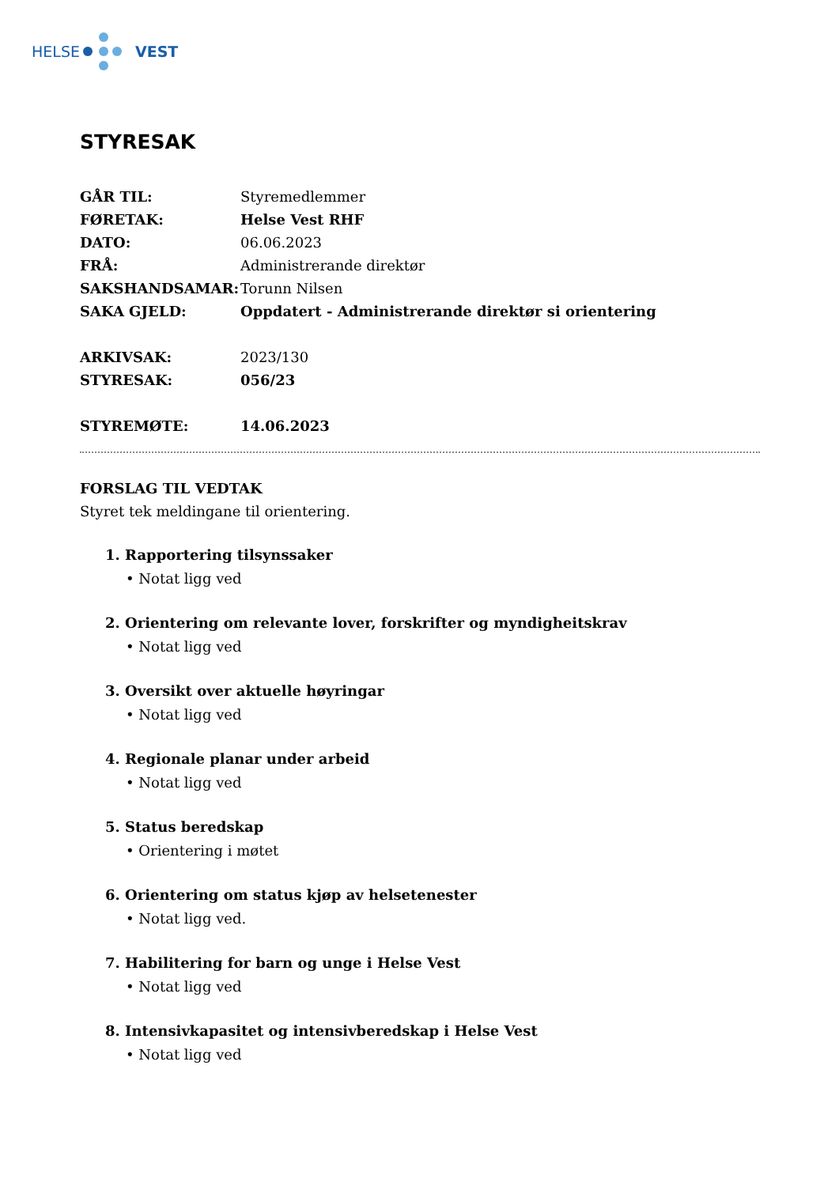HELSE VEST
STYRESAK
GÅR TIL: Styremedlemmer
FØRETAK: Helse Vest RHF
DATO: 06.06.2023
FRÅ: Administrerande direktør
SAKSHANDSAMAR: Torunn Nilsen
SAKA GJELD: Oppdatert - Administrerande direktør si orientering
ARKIVSAK: 2023/130
STYRESAK: 056/23
STYREMØTE: 14.06.2023
FORSLAG TIL VEDTAK
Styret tek meldingane til orientering.
1. Rapportering tilsynssaker
• Notat ligg ved
2. Orientering om relevante lover, forskrifter og myndigheitskrav
• Notat ligg ved
3. Oversikt over aktuelle høyringar
• Notat ligg ved
4. Regionale planar under arbeid
• Notat ligg ved
5. Status beredskap
• Orientering i møtet
6. Orientering om status kjøp av helsetenester
• Notat ligg ved.
7. Habilitering for barn og unge i Helse Vest
• Notat ligg ved
8. Intensivkapasitet og intensivberedskap i Helse Vest
• Notat ligg ved